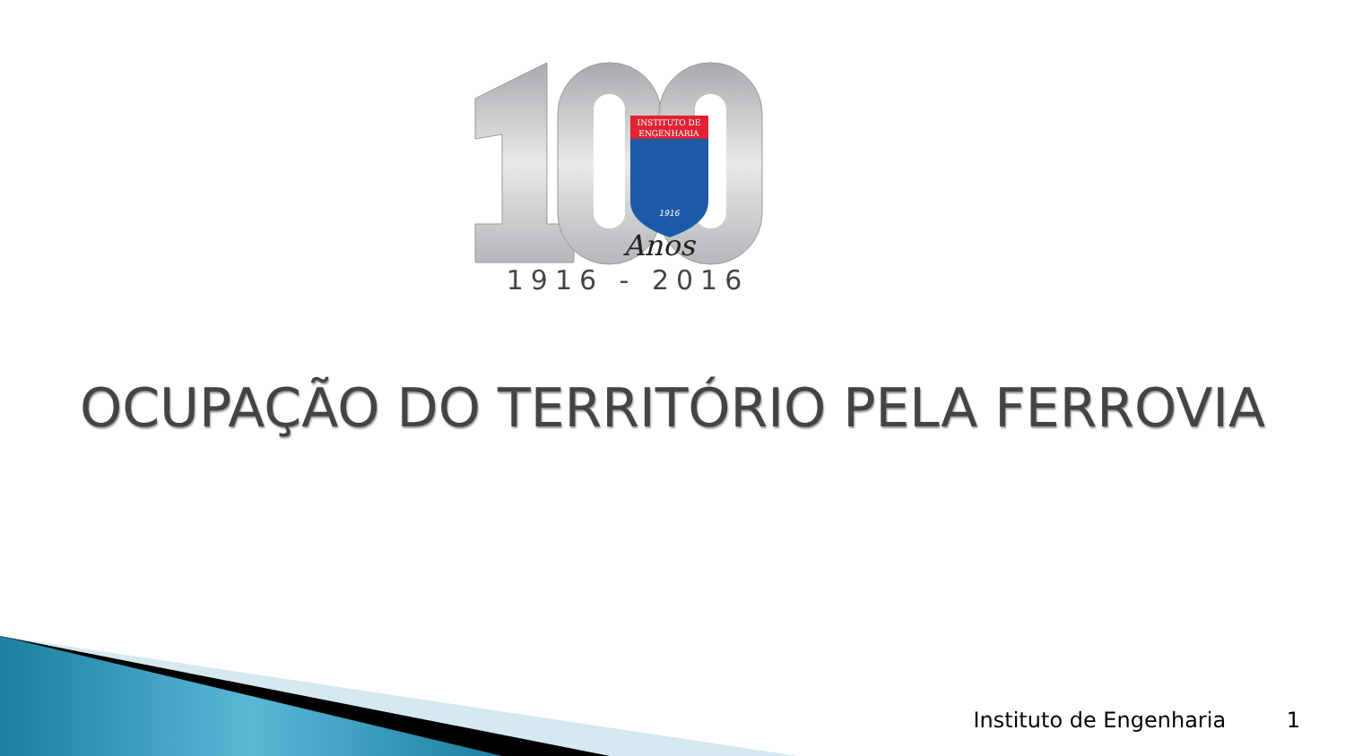INSTITUTO DE
ENGENHARIA
1916
Anos
1916 - 2016
OCUPAÇÃO DO TERRITÓRIO PELA FERROVIA
Instituto de Engenharia 1